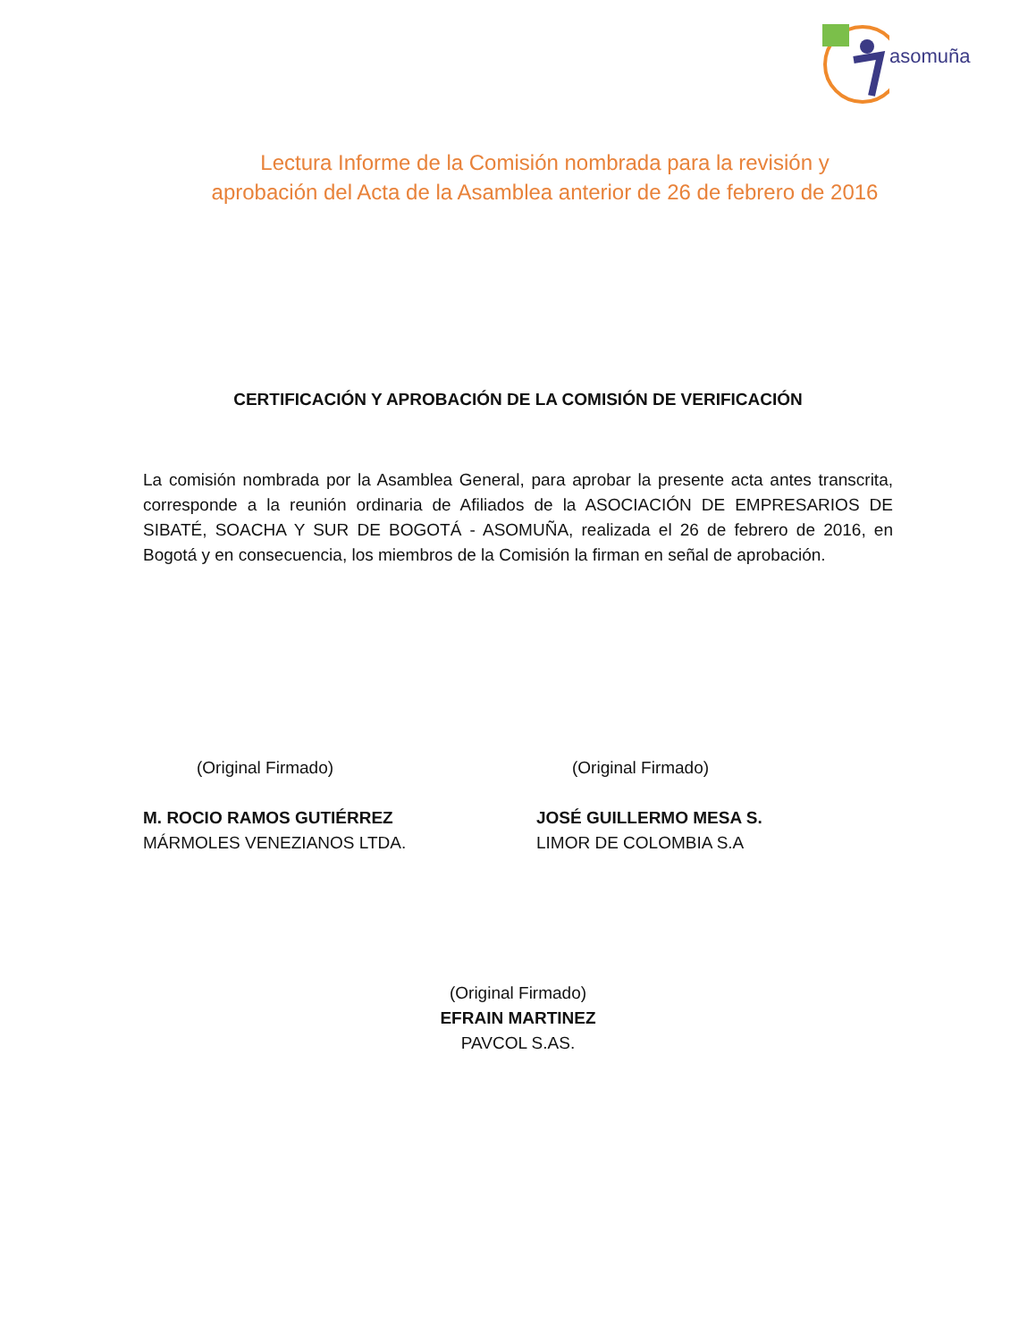asomuña
Lectura Informe de la Comisión nombrada para la revisión y
aprobación del Acta de la Asamblea anterior de 26 de febrero de 2016
CERTIFICACIÓN Y APROBACIÓN DE LA COMISIÓN DE VERIFICACIÓN
La comisión nombrada por la Asamblea General, para aprobar la presente acta antes transcrita, corresponde a la reunión ordinaria de Afiliados de la ASOCIACIÓN DE EMPRESARIOS DE SIBATÉ, SOACHA Y SUR DE BOGOTÁ - ASOMUÑA, realizada el 26 de febrero de 2016, en Bogotá y en consecuencia, los miembros de la Comisión la firman en señal de aprobación.
(Original Firmado)
M. ROCIO RAMOS GUTIÉRREZ
MÁRMOLES VENEZIANOS LTDA.
(Original Firmado)
JOSÉ GUILLERMO MESA S.
LIMOR DE COLOMBIA S.A
(Original Firmado)
EFRAIN MARTINEZ
PAVCOL S.AS.